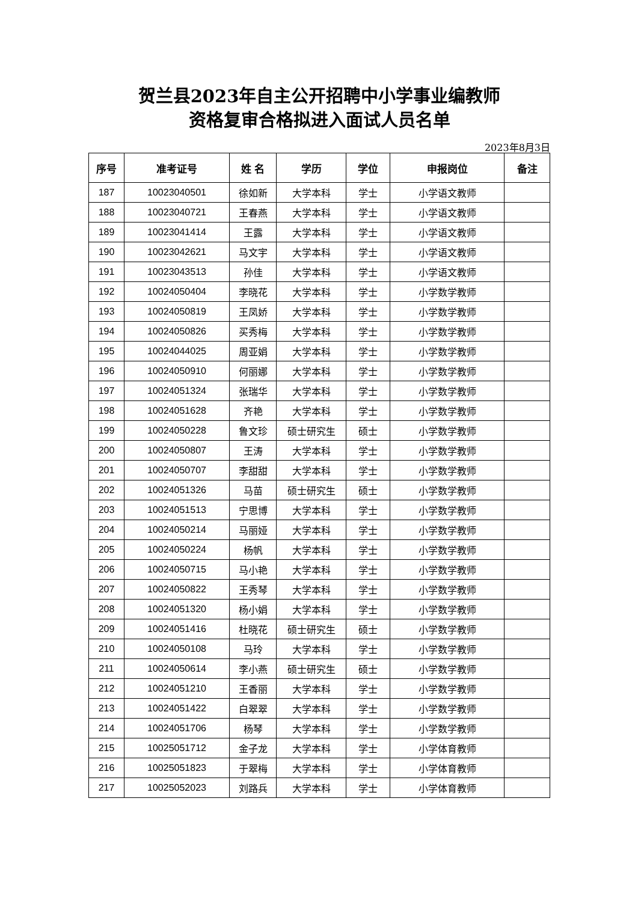贺兰县2023年自主公开招聘中小学事业编教师
资格复审合格拟进入面试人员名单
2023年8月3日
| 序号 | 准考证号 | 姓 名 | 学历 | 学位 | 申报岗位 | 备注 |
| --- | --- | --- | --- | --- | --- | --- |
| 187 | 10023040501 | 徐如新 | 大学本科 | 学士 | 小学语文教师 | |
| 188 | 10023040721 | 王春燕 | 大学本科 | 学士 | 小学语文教师 | |
| 189 | 10023041414 | 王露 | 大学本科 | 学士 | 小学语文教师 | |
| 190 | 10023042621 | 马文宇 | 大学本科 | 学士 | 小学语文教师 | |
| 191 | 10023043513 | 孙佳 | 大学本科 | 学士 | 小学语文教师 | |
| 192 | 10024050404 | 李晓花 | 大学本科 | 学士 | 小学数学教师 | |
| 193 | 10024050819 | 王凤娇 | 大学本科 | 学士 | 小学数学教师 | |
| 194 | 10024050826 | 买秀梅 | 大学本科 | 学士 | 小学数学教师 | |
| 195 | 10024044025 | 周亚娟 | 大学本科 | 学士 | 小学数学教师 | |
| 196 | 10024050910 | 何丽娜 | 大学本科 | 学士 | 小学数学教师 | |
| 197 | 10024051324 | 张瑞华 | 大学本科 | 学士 | 小学数学教师 | |
| 198 | 10024051628 | 齐艳 | 大学本科 | 学士 | 小学数学教师 | |
| 199 | 10024050228 | 鲁文珍 | 硕士研究生 | 硕士 | 小学数学教师 | |
| 200 | 10024050807 | 王涛 | 大学本科 | 学士 | 小学数学教师 | |
| 201 | 10024050707 | 李甜甜 | 大学本科 | 学士 | 小学数学教师 | |
| 202 | 10024051326 | 马苗 | 硕士研究生 | 硕士 | 小学数学教师 | |
| 203 | 10024051513 | 宁思博 | 大学本科 | 学士 | 小学数学教师 | |
| 204 | 10024050214 | 马丽娅 | 大学本科 | 学士 | 小学数学教师 | |
| 205 | 10024050224 | 杨帆 | 大学本科 | 学士 | 小学数学教师 | |
| 206 | 10024050715 | 马小艳 | 大学本科 | 学士 | 小学数学教师 | |
| 207 | 10024050822 | 王秀琴 | 大学本科 | 学士 | 小学数学教师 | |
| 208 | 10024051320 | 杨小娟 | 大学本科 | 学士 | 小学数学教师 | |
| 209 | 10024051416 | 杜晓花 | 硕士研究生 | 硕士 | 小学数学教师 | |
| 210 | 10024050108 | 马玲 | 大学本科 | 学士 | 小学数学教师 | |
| 211 | 10024050614 | 李小燕 | 硕士研究生 | 硕士 | 小学数学教师 | |
| 212 | 10024051210 | 王香丽 | 大学本科 | 学士 | 小学数学教师 | |
| 213 | 10024051422 | 白翠翠 | 大学本科 | 学士 | 小学数学教师 | |
| 214 | 10024051706 | 杨琴 | 大学本科 | 学士 | 小学数学教师 | |
| 215 | 10025051712 | 金子龙 | 大学本科 | 学士 | 小学体育教师 | |
| 216 | 10025051823 | 于翠梅 | 大学本科 | 学士 | 小学体育教师 | |
| 217 | 10025052023 | 刘路兵 | 大学本科 | 学士 | 小学体育教师 | |